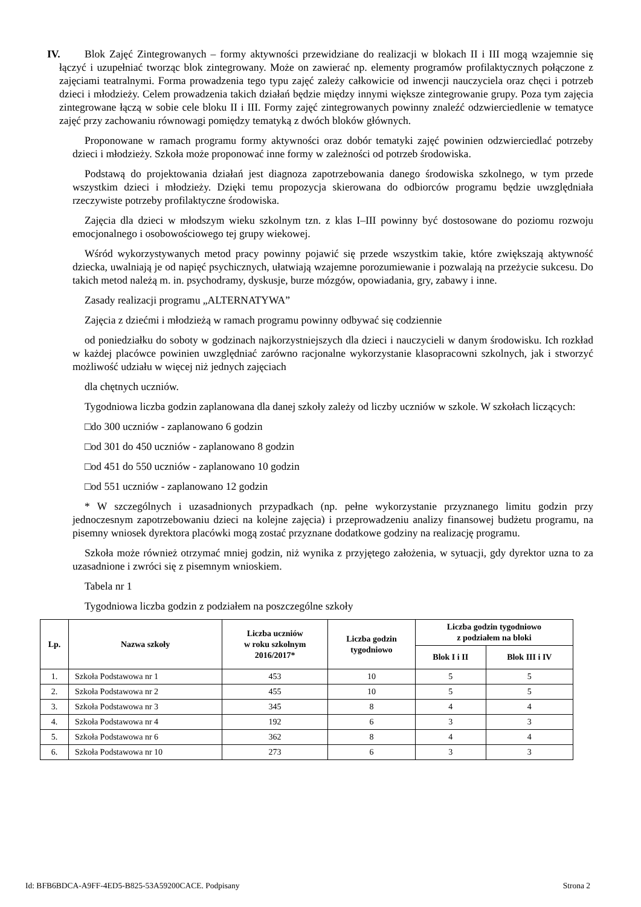IV. Blok Zajęć Zintegrowanych – formy aktywności przewidziane do realizacji w blokach II i III mogą wzajemnie się łączyć i uzupełniać tworząc blok zintegrowany. Może on zawierać np. elementy programów profilaktycznych połączone z zajęciami teatralnymi. Forma prowadzenia tego typu zajęć zależy całkowicie od inwencji nauczyciela oraz chęci i potrzeb dzieci i młodzieży. Celem prowadzenia takich działań będzie między innymi większe zintegrowanie grupy. Poza tym zajęcia zintegrowane łączą w sobie cele bloku II i III. Formy zajęć zintegrowanych powinny znaleźć odzwierciedlenie w tematyce zajęć przy zachowaniu równowagi pomiędzy tematyką z dwóch bloków głównych.
Proponowane w ramach programu formy aktywności oraz dobór tematyki zajęć powinien odzwierciedlać potrzeby dzieci i młodzieży. Szkoła może proponować inne formy w zależności od potrzeb środowiska.
Podstawą do projektowania działań jest diagnoza zapotrzebowania danego środowiska szkolnego, w tym przede wszystkim dzieci i młodzieży. Dzięki temu propozycja skierowana do odbiorców programu będzie uwzględniała rzeczywiste potrzeby profilaktyczne środowiska.
Zajęcia dla dzieci w młodszym wieku szkolnym tzn. z klas I–III powinny być dostosowane do poziomu rozwoju emocjonalnego i osobowościowego tej grupy wiekowej.
Wśród wykorzystywanych metod pracy powinny pojawić się przede wszystkim takie, które zwiększają aktywność dziecka, uwalniają je od napięć psychicznych, ułatwiają wzajemne porozumiewanie i pozwalają na przeżycie sukcesu. Do takich metod należą m. in. psychodramy, dyskusje, burze mózgów, opowiadania, gry, zabawy i inne.
Zasady realizacji programu „ALTERNATYWA”
Zajęcia z dziećmi i młodzieżą w ramach programu powinny odbywać się codziennie
od poniedziałku do soboty w godzinach najkorzystniejszych dla dzieci i nauczycieli w danym środowisku. Ich rozkład w każdej placówce powinien uwzględniać zarówno racjonalne wykorzystanie klasopracowni szkolnych, jak i stworzyć możliwość udziału w więcej niż jednych zajęciach
dla chętnych uczniów.
Tygodniowa liczba godzin zaplanowana dla danej szkoły zależy od liczby uczniów w szkole. W szkołach liczących:
□do 300 uczniów - zaplanowano 6 godzin
□od 301 do 450 uczniów - zaplanowano 8 godzin
□od 451 do 550 uczniów - zaplanowano 10 godzin
□od 551 uczniów - zaplanowano 12 godzin
* W szczególnych i uzasadnionych przypadkach (np. pełne wykorzystanie przyznanego limitu godzin przy jednoczesnym zapotrzebowaniu dzieci na kolejne zajęcia) i przeprowadzeniu analizy finansowej budżetu programu, na pisemny wniosek dyrektora placówki mogą zostać przyznane dodatkowe godziny na realizację programu.
Szkoła może również otrzymać mniej godzin, niż wynika z przyjętego założenia, w sytuacji, gdy dyrektor uzna to za uzasadnione i zwróci się z pisemnym wnioskiem.
Tabela nr 1
Tygodniowa liczba godzin z podziałem na poszczególne szkoły
| Lp. | Nazwa szkoły | Liczba uczniów w roku szkolnym 2016/2017* | Liczba godzin tygodniowo | Liczba godzin tygodniowo z podziałem na bloki | |
| --- | --- | --- | --- | --- | --- |
| | | | | Blok I i II | Blok III i IV |
| 1. | Szkoła Podstawowa nr 1 | 453 | 10 | 5 | 5 |
| 2. | Szkoła Podstawowa nr 2 | 455 | 10 | 5 | 5 |
| 3. | Szkoła Podstawowa nr 3 | 345 | 8 | 4 | 4 |
| 4. | Szkoła Podstawowa nr 4 | 192 | 6 | 3 | 3 |
| 5. | Szkoła Podstawowa nr 6 | 362 | 8 | 4 | 4 |
| 6. | Szkoła Podstawowa nr 10 | 273 | 6 | 3 | 3 |
Id: BFB6BDCA-A9FF-4ED5-B825-53A59200CACE. Podpisany Strona 2